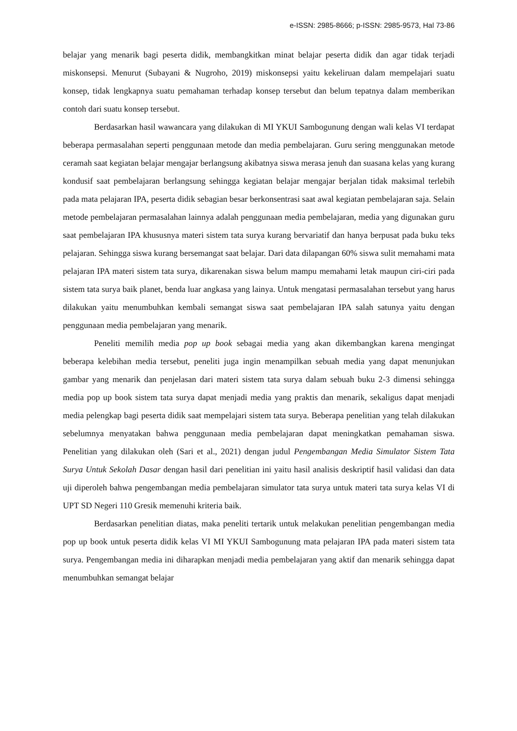e-ISSN: 2985-8666; p-ISSN: 2985-9573, Hal 73-86
belajar yang menarik bagi peserta didik, membangkitkan minat belajar peserta didik dan agar tidak terjadi miskonsepsi. Menurut (Subayani & Nugroho, 2019) miskonsepsi yaitu kekeliruan dalam mempelajari suatu konsep, tidak lengkapnya suatu pemahaman terhadap konsep tersebut dan belum tepatnya dalam memberikan contoh dari suatu konsep tersebut.
Berdasarkan hasil wawancara yang dilakukan di MI YKUI Sambogunung dengan wali kelas VI terdapat beberapa permasalahan seperti penggunaan metode dan media pembelajaran. Guru sering menggunakan metode ceramah saat kegiatan belajar mengajar berlangsung akibatnya siswa merasa jenuh dan suasana kelas yang kurang kondusif saat pembelajaran berlangsung sehingga kegiatan belajar mengajar berjalan tidak maksimal terlebih pada mata pelajaran IPA, peserta didik sebagian besar berkonsentrasi saat awal kegiatan pembelajaran saja. Selain metode pembelajaran permasalahan lainnya adalah penggunaan media pembelajaran, media yang digunakan guru saat pembelajaran IPA khususnya materi sistem tata surya kurang bervariatif dan hanya berpusat pada buku teks pelajaran. Sehingga siswa kurang bersemangat saat belajar. Dari data dilapangan 60% siswa sulit memahami mata pelajaran IPA materi sistem tata surya, dikarenakan siswa belum mampu memahami letak maupun ciri-ciri pada sistem tata surya baik planet, benda luar angkasa yang lainya. Untuk mengatasi permasalahan tersebut yang harus dilakukan yaitu menumbuhkan kembali semangat siswa saat pembelajaran IPA salah satunya yaitu dengan penggunaan media pembelajaran yang menarik.
Peneliti memilih media pop up book sebagai media yang akan dikembangkan karena mengingat beberapa kelebihan media tersebut, peneliti juga ingin menampilkan sebuah media yang dapat menunjukan gambar yang menarik dan penjelasan dari materi sistem tata surya dalam sebuah buku 2-3 dimensi sehingga media pop up book sistem tata surya dapat menjadi media yang praktis dan menarik, sekaligus dapat menjadi media pelengkap bagi peserta didik saat mempelajari sistem tata surya. Beberapa penelitian yang telah dilakukan sebelumnya menyatakan bahwa penggunaan media pembelajaran dapat meningkatkan pemahaman siswa. Penelitian yang dilakukan oleh (Sari et al., 2021) dengan judul Pengembangan Media Simulator Sistem Tata Surya Untuk Sekolah Dasar dengan hasil dari penelitian ini yaitu hasil analisis deskriptif hasil validasi dan data uji diperoleh bahwa pengembangan media pembelajaran simulator tata surya untuk materi tata surya kelas VI di UPT SD Negeri 110 Gresik memenuhi kriteria baik.
Berdasarkan penelitian diatas, maka peneliti tertarik untuk melakukan penelitian pengembangan media pop up book untuk peserta didik kelas VI MI YKUI Sambogunung mata pelajaran IPA pada materi sistem tata surya. Pengembangan media ini diharapkan menjadi media pembelajaran yang aktif dan menarik sehingga dapat menumbuhkan semangat belajar